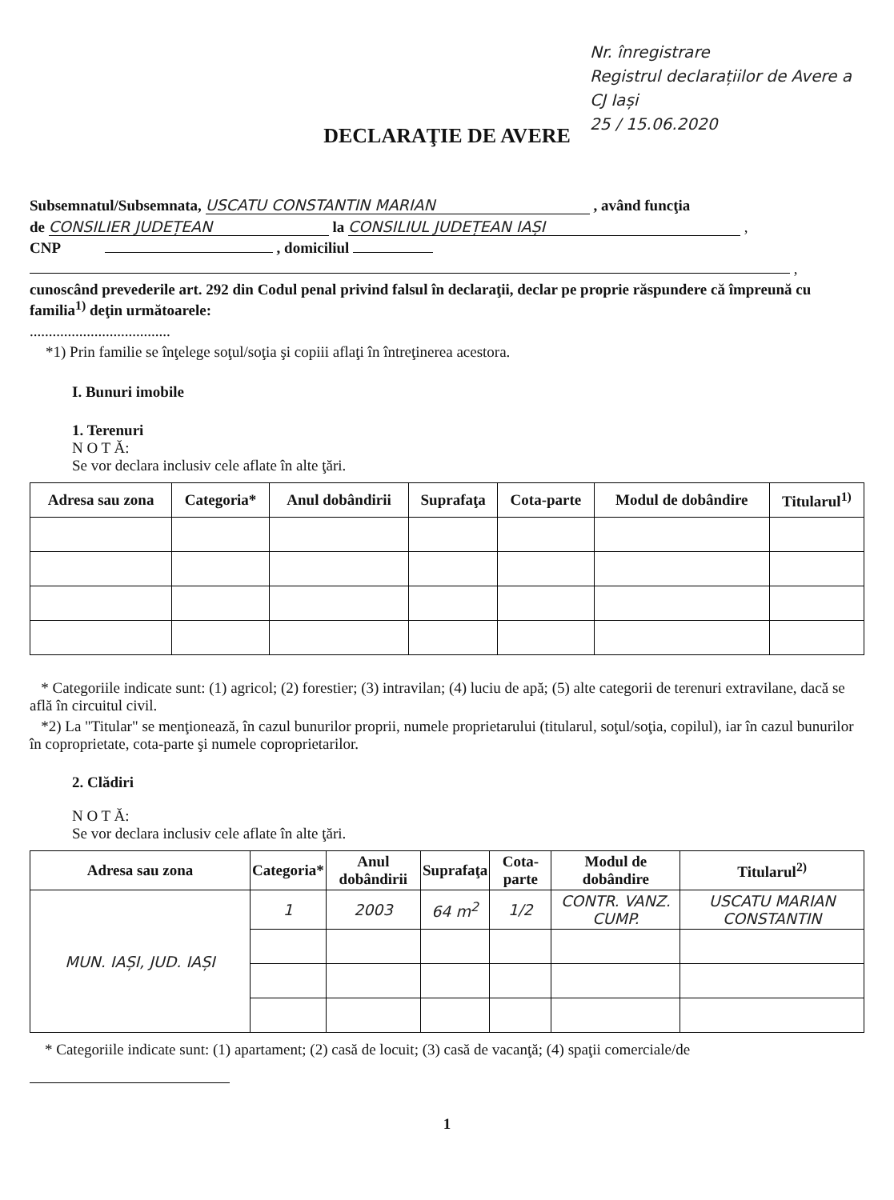Nr. înregistrare
Registrul declarațiilor de Avere a CJ Iași
25 / 15.06.2020
DECLARAŢIE DE AVERE
Subsemnatul/Subsemnata, USCATU CONSTANTIN MARIAN , având funcţia
de CONSILIER JUDEȚEAN la CONSILIUL JUDEȚEAN IAȘI ,
CNP , domiciliul
,
cunoscând prevederile art. 292 din Codul penal privind falsul în declaraţii, declar pe proprie răspundere că împreună cu familia<sup>1)</sup> deţin următoarele:
.....................................
*1) Prin familie se înţelege soţul/soţia şi copiii aflaţi în întreţinerea acestora.
I. Bunuri imobile
1. Terenuri
N O T Ă:
Se vor declara inclusiv cele aflate în alte ţări.
| Adresa sau zona | Categoria* | Anul dobândirii | Suprafaţa | Cota-parte | Modul de dobândire | Titularul<sup>1)</sup> |
| --- | --- | --- | --- | --- | --- | --- |
* Categoriile indicate sunt: (1) agricol; (2) forestier; (3) intravilan; (4) luciu de apă; (5) alte categorii de terenuri extravilane, dacă se află în circuitul civil.
*2) La "Titular" se menţionează, în cazul bunurilor proprii, numele proprietarului (titularul, soţul/soţia, copilul), iar în cazul bunurilor în coproprietate, cota-parte şi numele coproprietarilor.
2. Clădiri
N O T Ă:
Se vor declara inclusiv cele aflate în alte ţări.
| Adresa sau zona | Categoria* | Anul dobândirii | Suprafaţa | Cota-parte | Modul de dobândire | Titularul<sup>2)</sup> |
| --- | --- | --- | --- | --- | --- | --- |
| MUN. IAȘI, JUD. IAȘI | 1 | 2003 | 64 m<sup>2</sup> | 1/2 | CONTR. VANZ. CUMP. | USCATU MARIAN CONSTANTIN |
* Categoriile indicate sunt: (1) apartament; (2) casă de locuit; (3) casă de vacanţă; (4) spaţii comerciale/de
1